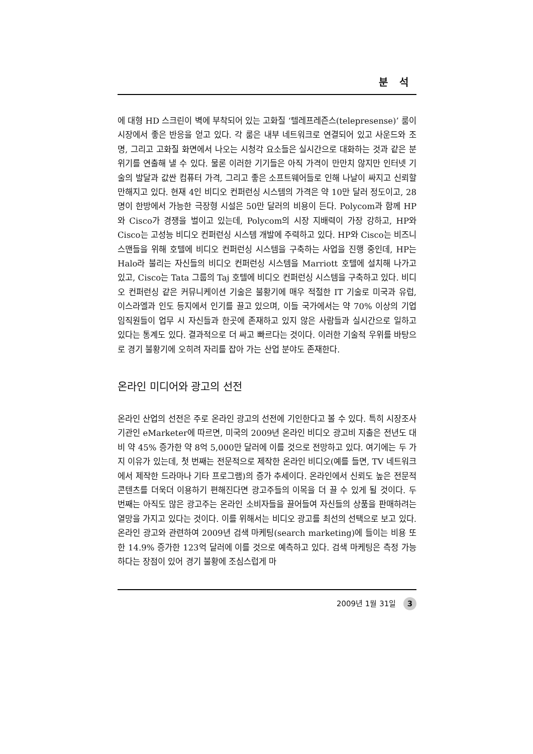분 석
에 대형 HD 스크린이 벽에 부착되어 있는 고화질 ‘텔레프레즌스(telepresense)’ 룸이 시장에서 좋은 반응을 얻고 있다. 각 룸은 내부 네트워크로 연결되어 있고 사운드와 조명, 그리고 고화질 화면에서 나오는 시청각 요소들은 실시간으로 대화하는 것과 같은 분위기를 연출해 낼 수 있다. 물론 이러한 기기들은 아직 가격이 만만치 않지만 인터넷 기술의 발달과 값싼 컴퓨터 가격, 그리고 좋은 소프트웨어들로 인해 나날이 싸지고 신뢰할 만해지고 있다. 현재 4인 비디오 컨퍼런싱 시스템의 가격은 약 10만 달러 정도이고, 28명이 한방에서 가능한 극장형 시설은 50만 달러의 비용이 든다. Polycom과 함께 HP와 Cisco가 경쟁을 벌이고 있는데, Polycom의 시장 지배력이 가장 강하고, HP와 Cisco는 고성능 비디오 컨퍼런싱 시스템 개발에 주력하고 있다. HP와 Cisco는 비즈니스맨들을 위해 호텔에 비디오 컨퍼런싱 시스템을 구축하는 사업을 진행 중인데, HP는 Halo라 불리는 자신들의 비디오 컨퍼런싱 시스템을 Marriott 호텔에 설치해 나가고 있고, Cisco는 Tata 그룹의 Taj 호텔에 비디오 컨퍼런싱 시스템을 구축하고 있다. 비디오 컨퍼런싱 같은 커뮤니케이션 기술은 불황기에 매우 적절한 IT 기술로 미국과 유럽, 이스라엘과 인도 등지에서 인기를 끌고 있으며, 이들 국가에서는 약 70% 이상의 기업 임직원들이 업무 시 자신들과 한곳에 존재하고 있지 않은 사람들과 실시간으로 일하고 있다는 통계도 있다. 결과적으로 더 싸고 빠르다는 것이다. 이러한 기술적 우위를 바탕으로 경기 불황기에 오히려 자리를 잡아 가는 산업 분야도 존재한다.
온라인 미디어와 광고의 선전
온라인 산업의 선전은 주로 온라인 광고의 선전에 기인한다고 볼 수 있다. 특히 시장조사기관인 eMarketer에 따르면, 미국의 2009년 온라인 비디오 광고비 지출은 전년도 대비 약 45% 증가한 약 8억 5,000만 달러에 이를 것으로 전망하고 있다. 여기에는 두 가지 이유가 있는데, 첫 번째는 전문적으로 제작한 온라인 비디오(예를 들면, TV 네트워크에서 제작한 드라마나 기타 프로그램)의 증가 추세이다. 온라인에서 신뢰도 높은 전문적 콘텐츠를 더욱더 이용하기 편해진다면 광고주들의 이목을 더 끌 수 있게 될 것이다. 두 번째는 아직도 많은 광고주는 온라인 소비자들을 끌어들여 자신들의 상품을 판매하려는 열망을 가지고 있다는 것이다. 이를 위해서는 비디오 광고를 최선의 선택으로 보고 있다. 온라인 광고와 관련하여 2009년 검색 마케팅(search marketing)에 들이는 비용 또한 14.9% 증가한 123억 달러에 이를 것으로 예측하고 있다. 검색 마케팅은 측정 가능하다는 장점이 있어 경기 불황에 조심스럽게 마
2009년 1월 31일 3